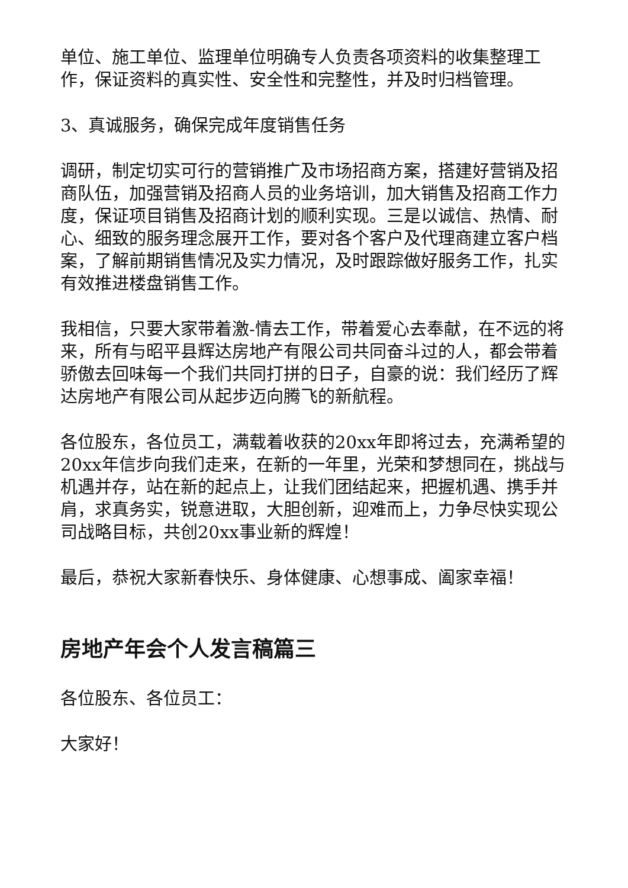单位、施工单位、监理单位明确专人负责各项资料的收集整理工作，保证资料的真实性、安全性和完整性，并及时归档管理。
3、真诚服务，确保完成年度销售任务
调研，制定切实可行的营销推广及市场招商方案，搭建好营销及招商队伍，加强营销及招商人员的业务培训，加大销售及招商工作力度，保证项目销售及招商计划的顺利实现。三是以诚信、热情、耐心、细致的服务理念展开工作，要对各个客户及代理商建立客户档案，了解前期销售情况及实力情况，及时跟踪做好服务工作，扎实有效推进楼盘销售工作。
我相信，只要大家带着激-情去工作，带着爱心去奉献，在不远的将来，所有与昭平县辉达房地产有限公司共同奋斗过的人，都会带着骄傲去回味每一个我们共同打拼的日子，自豪的说：我们经历了辉达房地产有限公司从起步迈向腾飞的新航程。
各位股东，各位员工，满载着收获的20xx年即将过去，充满希望的20xx年信步向我们走来，在新的一年里，光荣和梦想同在，挑战与机遇并存，站在新的起点上，让我们团结起来，把握机遇、携手并肩，求真务实，锐意进取，大胆创新，迎难而上，力争尽快实现公司战略目标，共创20xx事业新的辉煌！
最后，恭祝大家新春快乐、身体健康、心想事成、阖家幸福！
房地产年会个人发言稿篇三
各位股东、各位员工：
大家好！